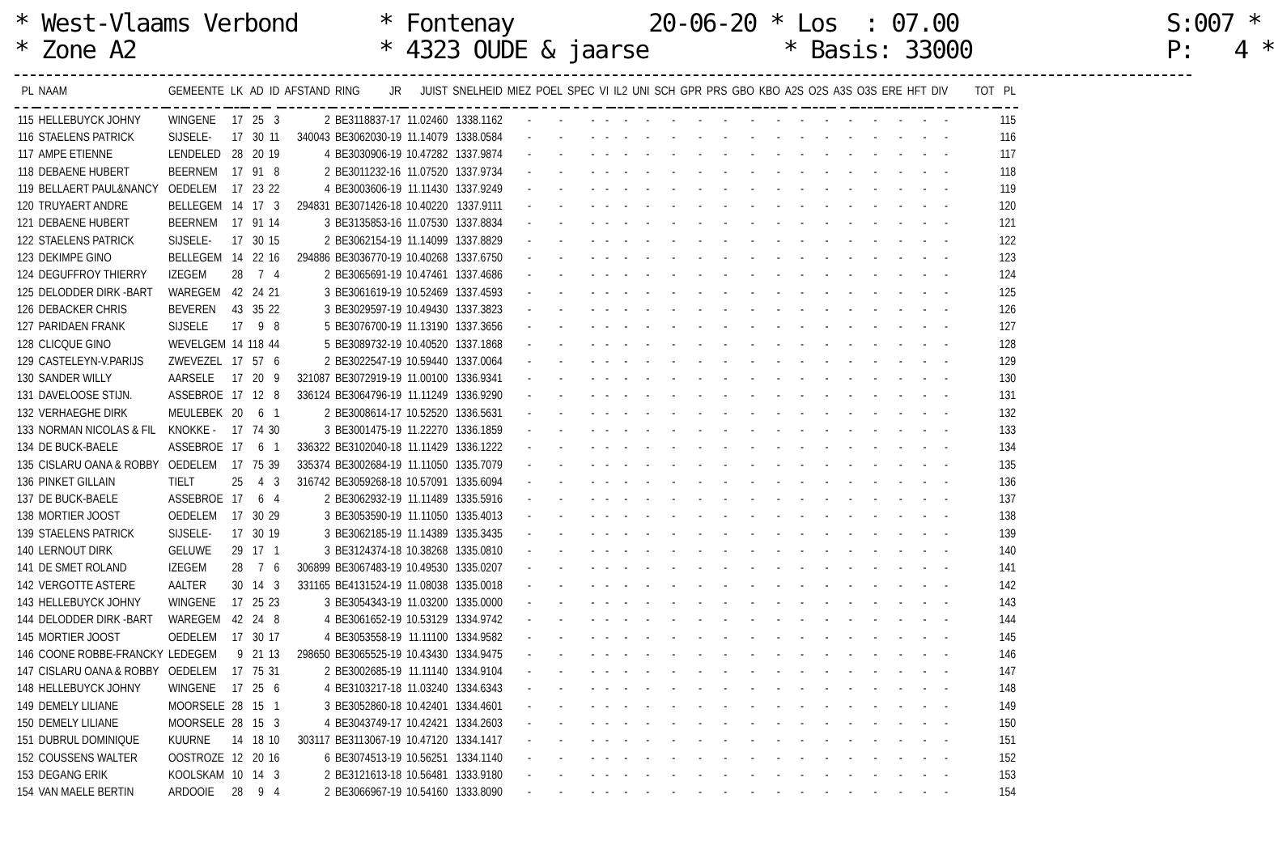* West-Vlaams Verbond * Zone A2
* Fontenay 20-06-20 * Los : 07.00 * 4323 OUDE & jaarse * Basis: 33000
S:007 * P: 4 *
| PL | NAAM | GEMEENTE | LK | AD | ID | AFSTAND | RING | JR | JUIST | SNELHEID | MIEZ | POEL | SPEC | VI | IL2 | UNI | SCH | GPR | PRS | GBO | KBO | A2S | O2S | A3S | O3S | ERE | HFT | DIV | TOT | PL |
| --- | --- | --- | --- | --- | --- | --- | --- | --- | --- | --- | --- | --- | --- | --- | --- | --- | --- | --- | --- | --- | --- | --- | --- | --- | --- | --- | --- | --- | --- | --- |
| 115 | HELLEBUYCK JOHNY | WINGENE | 17 | 25 | 3 | 2 | BE3118837-17 | | 11.02460 | 1338.1162 | - | - | - | - | - | - | - | - | - | - | - | - | - | - | - | - | - | - | | 115 |
| 116 | STAELENS PATRICK | SIJSELE- | 17 | 30 | 11 | 340043 | BE3062030-19 | | 11.14079 | 1338.0584 | - | - | - | - | - | - | - | - | - | - | - | - | - | - | - | - | - | - | | 116 |
| 117 | AMPE ETIENNE | LENDELED | 28 | 20 | 19 | 4 | BE3030906-19 | | 10.47282 | 1337.9874 | - | - | - | - | - | - | - | - | - | - | - | - | - | - | - | - | - | - | | 117 |
| 118 | DEBAENE HUBERT | BEERNEM | 17 | 91 | 8 | 2 | BE3011232-16 | | 11.07520 | 1337.9734 | - | - | - | - | - | - | - | - | - | - | - | - | - | - | - | - | - | - | | 118 |
| 119 | BELLAERT PAUL&NANCY | OEDELEM | 17 | 23 | 22 | 4 | BE3003606-19 | | 11.11430 | 1337.9249 | - | - | - | - | - | - | - | - | - | - | - | - | - | - | - | - | - | - | | 119 |
| 120 | TRUYAERT ANDRE | BELLEGEM | 14 | 17 | 3 | 294831 | BE3071426-18 | | 10.40220 | 1337.9111 | - | - | - | - | - | - | - | - | - | - | - | - | - | - | - | - | - | - | | 120 |
| 121 | DEBAENE HUBERT | BEERNEM | 17 | 91 | 14 | 3 | BE3135853-16 | | 11.07530 | 1337.8834 | - | - | - | - | - | - | - | - | - | - | - | - | - | - | - | - | - | - | | 121 |
| 122 | STAELENS PATRICK | SIJSELE- | 17 | 30 | 15 | 2 | BE3062154-19 | | 11.14099 | 1337.8829 | - | - | - | - | - | - | - | - | - | - | - | - | - | - | - | - | - | - | | 122 |
| 123 | DEKIMPE GINO | BELLEGEM | 14 | 22 | 16 | 294886 | BE3036770-19 | | 10.40268 | 1337.6750 | - | - | - | - | - | - | - | - | - | - | - | - | - | - | - | - | - | - | | 123 |
| 124 | DEGUFFROY THIERRY | IZEGEM | 28 | 7 | 4 | 2 | BE3065691-19 | | 10.47461 | 1337.4686 | - | - | - | - | - | - | - | - | - | - | - | - | - | - | - | - | - | - | | 124 |
| 125 | DELODDER DIRK -BART | WAREGEM | 42 | 24 | 21 | 3 | BE3061619-19 | | 10.52469 | 1337.4593 | - | - | - | - | - | - | - | - | - | - | - | - | - | - | - | - | - | - | | 125 |
| 126 | DEBACKER CHRIS | BEVEREN | 43 | 35 | 22 | 3 | BE3029597-19 | | 10.49430 | 1337.3823 | - | - | - | - | - | - | - | - | - | - | - | - | - | - | - | - | - | - | | 126 |
| 127 | PARIDAEN FRANK | SIJSELE | 17 | 9 | 8 | 5 | BE3076700-19 | | 11.13190 | 1337.3656 | - | - | - | - | - | - | - | - | - | - | - | - | - | - | - | - | - | - | | 127 |
| 128 | CLICQUE GINO | WEVELGEM | 14 | 118 | 44 | 5 | BE3089732-19 | | 10.40520 | 1337.1868 | - | - | - | - | - | - | - | - | - | - | - | - | - | - | - | - | - | - | | 128 |
| 129 | CASTELEYN-V.PARIJS | ZWEVEZEL | 17 | 57 | 6 | 2 | BE3022547-19 | | 10.59440 | 1337.0064 | - | - | - | - | - | - | - | - | - | - | - | - | - | - | - | - | - | - | | 129 |
| 130 | SANDER WILLY | AARSELE | 17 | 20 | 9 | 321087 | BE3072919-19 | | 11.00100 | 1336.9341 | - | - | - | - | - | - | - | - | - | - | - | - | - | - | - | - | - | - | | 130 |
| 131 | DAVELOOSE STIJN. | ASSEBROE | 17 | 12 | 8 | 336124 | BE3064796-19 | | 11.11249 | 1336.9290 | - | - | - | - | - | - | - | - | - | - | - | - | - | - | - | - | - | - | | 131 |
| 132 | VERHAEGHE DIRK | MEULEBEK | 20 | 6 | 1 | 2 | BE3008614-17 | | 10.52520 | 1336.5631 | - | - | - | - | - | - | - | - | - | - | - | - | - | - | - | - | - | - | | 132 |
| 133 | NORMAN NICOLAS & FIL | KNOKKE - | 17 | 74 | 30 | 3 | BE3001475-19 | | 11.22270 | 1336.1859 | - | - | - | - | - | - | - | - | - | - | - | - | - | - | - | - | - | - | | 133 |
| 134 | DE BUCK-BAELE | ASSEBROE | 17 | 6 | 1 | 336322 | BE3102040-18 | | 11.11429 | 1336.1222 | - | - | - | - | - | - | - | - | - | - | - | - | - | - | - | - | - | - | | 134 |
| 135 | CISLARU OANA & ROBBY | OEDELEM | 17 | 75 | 39 | 335374 | BE3002684-19 | | 11.11050 | 1335.7079 | - | - | - | - | - | - | - | - | - | - | - | - | - | - | - | - | - | - | | 135 |
| 136 | PINKET GILLAIN | TIELT | 25 | 4 | 3 | 316742 | BE3059268-18 | | 10.57091 | 1335.6094 | - | - | - | - | - | - | - | - | - | - | - | - | - | - | - | - | - | - | | 136 |
| 137 | DE BUCK-BAELE | ASSEBROE | 17 | 6 | 4 | 2 | BE3062932-19 | | 11.11489 | 1335.5916 | - | - | - | - | - | - | - | - | - | - | - | - | - | - | - | - | - | - | | 137 |
| 138 | MORTIER JOOST | OEDELEM | 17 | 30 | 29 | 3 | BE3053590-19 | | 11.11050 | 1335.4013 | - | - | - | - | - | - | - | - | - | - | - | - | - | - | - | - | - | - | | 138 |
| 139 | STAELENS PATRICK | SIJSELE- | 17 | 30 | 19 | 3 | BE3062185-19 | | 11.14389 | 1335.3435 | - | - | - | - | - | - | - | - | - | - | - | - | - | - | - | - | - | - | | 139 |
| 140 | LERNOUT DIRK | GELUWE | 29 | 17 | 1 | 3 | BE3124374-18 | | 10.38268 | 1335.0810 | - | - | - | - | - | - | - | - | - | - | - | - | - | - | - | - | - | - | | 140 |
| 141 | DE SMET ROLAND | IZEGEM | 28 | 7 | 6 | 306899 | BE3067483-19 | | 10.49530 | 1335.0207 | - | - | - | - | - | - | - | - | - | - | - | - | - | - | - | - | - | - | | 141 |
| 142 | VERGOTTE ASTERE | AALTER | 30 | 14 | 3 | 331165 | BE4131524-19 | | 11.08038 | 1335.0018 | - | - | - | - | - | - | - | - | - | - | - | - | - | - | - | - | - | - | | 142 |
| 143 | HELLEBUYCK JOHNY | WINGENE | 17 | 25 | 23 | 3 | BE3054343-19 | | 11.03200 | 1335.0000 | - | - | - | - | - | - | - | - | - | - | - | - | - | - | - | - | - | - | | 143 |
| 144 | DELODDER DIRK -BART | WAREGEM | 42 | 24 | 8 | 4 | BE3061652-19 | | 10.53129 | 1334.9742 | - | - | - | - | - | - | - | - | - | - | - | - | - | - | - | - | - | - | | 144 |
| 145 | MORTIER JOOST | OEDELEM | 17 | 30 | 17 | 4 | BE3053558-19 | | 11.11100 | 1334.9582 | - | - | - | - | - | - | - | - | - | - | - | - | - | - | - | - | - | - | | 145 |
| 146 | COONE ROBBE-FRANCKY | LEDEGEM | 9 | 21 | 13 | 298650 | BE3065525-19 | | 10.43430 | 1334.9475 | - | - | - | - | - | - | - | - | - | - | - | - | - | - | - | - | - | - | | 146 |
| 147 | CISLARU OANA & ROBBY | OEDELEM | 17 | 75 | 31 | 2 | BE3002685-19 | | 11.11140 | 1334.9104 | - | - | - | - | - | - | - | - | - | - | - | - | - | - | - | - | - | - | | 147 |
| 148 | HELLEBUYCK JOHNY | WINGENE | 17 | 25 | 6 | 4 | BE3103217-18 | | 11.03240 | 1334.6343 | - | - | - | - | - | - | - | - | - | - | - | - | - | - | - | - | - | - | | 148 |
| 149 | DEMELY LILIANE | MOORSELE | 28 | 15 | 1 | 3 | BE3052860-18 | | 10.42401 | 1334.4601 | - | - | - | - | - | - | - | - | - | - | - | - | - | - | - | - | - | - | | 149 |
| 150 | DEMELY LILIANE | MOORSELE | 28 | 15 | 3 | 4 | BE3043749-17 | | 10.42421 | 1334.2603 | - | - | - | - | - | - | - | - | - | - | - | - | - | - | - | - | - | - | | 150 |
| 151 | DUBRUL DOMINIQUE | KUURNE | 14 | 18 | 10 | 303117 | BE3113067-19 | | 10.47120 | 1334.1417 | - | - | - | - | - | - | - | - | - | - | - | - | - | - | - | - | - | - | | 151 |
| 152 | COUSSENS WALTER | OOSTROZE | 12 | 20 | 16 | 6 | BE3074513-19 | | 10.56251 | 1334.1140 | - | - | - | - | - | - | - | - | - | - | - | - | - | - | - | - | - | - | | 152 |
| 153 | DEGANG ERIK | KOOLSKAM | 10 | 14 | 3 | 2 | BE3121613-18 | | 10.56481 | 1333.9180 | - | - | - | - | - | - | - | - | - | - | - | - | - | - | - | - | - | - | | 153 |
| 154 | VAN MAELE BERTIN | ARDOOIE | 28 | 9 | 4 | 2 | BE3066967-19 | | 10.54160 | 1333.8090 | - | - | - | - | - | - | - | - | - | - | - | - | - | - | - | - | - | - | | 154 |